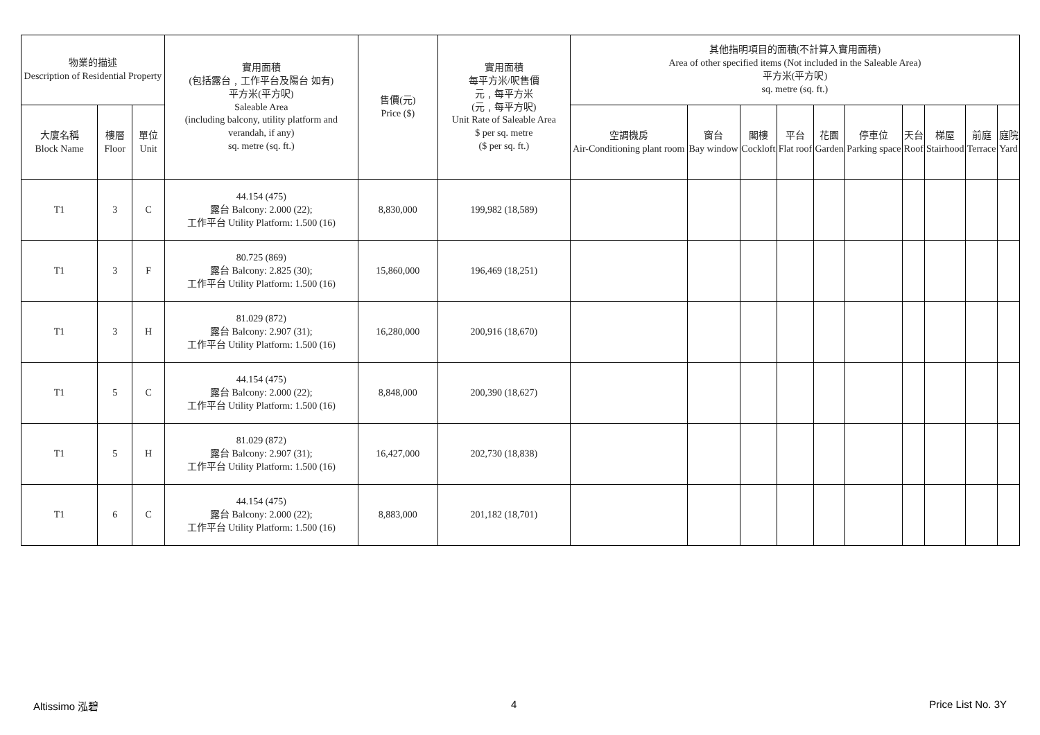| 物業的描述 Description of Residential Property | | | 實用面積 (包括露台﹐工作平台及陽台 如有) 平方米(平方呎) Saleable Area (including balcony, utility platform and verandah, if any) sq. metre (sq. ft.) | 售價(元) Price ($) | 實用面積 每平方米/呎售價 元﹐每平方米 (元﹐每平方呎) Unit Rate of Saleable Area $ per sq. metre ($ per sq. ft.) | 其他指明項目的面積(不計算入實用面積) Area of other specified items (Not included in the Saleable Area) 平方米(平方呎) sq. metre (sq. ft.) | | | | | | | | | |
| --- | --- | --- | --- | --- | --- | --- | --- | --- | --- | --- | --- | --- | --- | --- | --- |
| 大廈名稱 Block Name | 樓層 Floor | 單位 Unit | | | | 空調機房 Air-Conditioning plant room | 窗台 Bay window | 閣樓 Cockloft | 平台 Flat roof | 花園 Garden | 停車位 Parking space | 天台 Roof | 梯屋 Stairhood | 前庭 Terrace | 庭院 Yard |
| T1 | 3 | C | 44.154 (475) 露台 Balcony: 2.000 (22); 工作平台 Utility Platform: 1.500 (16) | 8,830,000 | 199,982 (18,589) | | | | | | | | | | |
| T1 | 3 | F | 80.725 (869) 露台 Balcony: 2.825 (30); 工作平台 Utility Platform: 1.500 (16) | 15,860,000 | 196,469 (18,251) | | | | | | | | | | |
| T1 | 3 | H | 81.029 (872) 露台 Balcony: 2.907 (31); 工作平台 Utility Platform: 1.500 (16) | 16,280,000 | 200,916 (18,670) | | | | | | | | | | |
| T1 | 5 | C | 44.154 (475) 露台 Balcony: 2.000 (22); 工作平台 Utility Platform: 1.500 (16) | 8,848,000 | 200,390 (18,627) | | | | | | | | | | |
| T1 | 5 | H | 81.029 (872) 露台 Balcony: 2.907 (31); 工作平台 Utility Platform: 1.500 (16) | 16,427,000 | 202,730 (18,838) | | | | | | | | | | |
| T1 | 6 | C | 44.154 (475) 露台 Balcony: 2.000 (22); 工作平台 Utility Platform: 1.500 (16) | 8,883,000 | 201,182 (18,701) | | | | | | | | | | |
Altissimo 泓碧 4 Price List No. 3Y